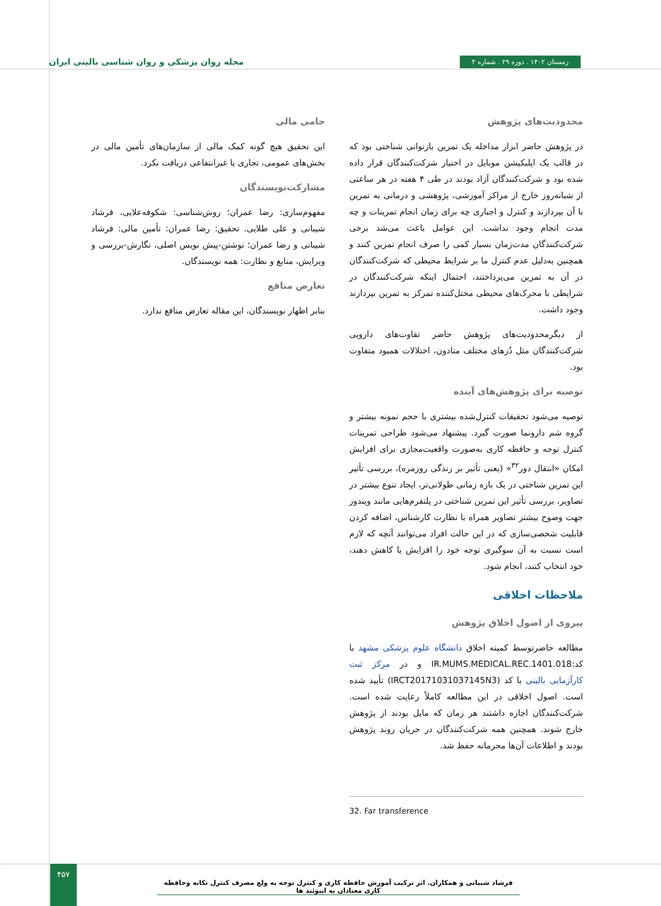زمستان ۱۴۰۲ . دوره ۲۹ . شماره ۴ مجله روان پزشکی و روان شناسی بالینی ایران
محدودیت‌های پژوهش
در پژوهش حاضر ابزار مداخله یک تمرین بازتوانی شناختی بود که در قالب یک اپلیکیشن موبایل در اختیار شرکت‌کنندگان قرار داده شده بود و شرکت‌کنندگان آزاد بودند در طی ۴ هفته در هر ساعتی از شبانه‌روز خارج از مراکز آموزشی، پژوهشی و درمانی به تمرین با آن بپردازند و کنترل و اجباری چه برای زمان انجام تمرینات و چه مدت انجام وجود نداشت. این عوامل باعث می‌شد برخی شرکت‌کنندگان مدت‌زمان بسیار کمی را صرف انجام تمرین کنند و همچنین به‌دلیل عدم کنترل ما بر شرایط محیطی که شرکت‌کنندگان در آن به تمرین می‌پرداختند، احتمال اینکه شرکت‌کنندگان در شرایطی با محرک‌های محیطی مختل‌کننده تمرکز به تمرین بپردازند وجود داشت.
از دیگرمحدودیت‌های پژوهش حاضر تفاوت‌های دارویی شرکت‌کنندگان مثل دُزهای مختلف متادون، اختلالات همبود متفاوت بود.
توصیه برای پژوهش‌های آینده
توصیه می‌شود تحقیقات کنترل‌شده بیشتری با حجم نمونه بیشتر و گروه شم دارونما صورت گیرد. پیشنهاد می‌شود طراحی تمرینات کنترل توجه و حافظه کاری به‌صورت واقعیت‌مجازی برای افزایش امکان «انتقال دور<sup>۳۲</sup>» (یعنی تأثیر بر زندگی روزمره)، بررسی تأثیر این تمرین شناختی در یک بازه زمانی طولانی‌تر، ایجاد تنوع بیشتر در تصاویر، بررسی تأثیر این تمرین شناختی در پلتفرم‌هایی مانند ویندوز جهت وضوح بیشتر تصاویر همراه با نظارت کارشناس، اضافه کردن قابلیت شخصی‌سازی که در این حالت افراد می‌توانند آنچه که لازم است نسبت به آن سوگیری توجه خود را افزایش یا کاهش دهند، خود انتخاب کنند، انجام شود.
ملاحظات اخلاقی
پیروی از اصول اخلاق پژوهش
مطالعه حاضرتوسط کمیته اخلاق دانشگاه علوم پزشکی مشهد با کد:IR.MUMS.MEDICAL.REC.1401.018 و در مرکز ثبت کارآزمایی بالینی با کد (IRCT20171031037145N3) تأیید شده است. اصول اخلاقی در این مطالعه کاملاً رعایت شده است. شرکت‌کنندگان اجازه داشتند هر زمان که مایل بودند از پژوهش خارج شوند. همچنین همه شرکت‌کنندگان در جریان روند پژوهش بودند و اطلاعات آن‌ها محرمانه حفظ شد.
32. Far transference
حامی مالی
این تحقیق هیچ گونه کمک مالی از سازمان‌های تأمین مالی در بخش‌های عمومی، تجاری یا غیرانتفاعی دریافت نکرد.
مشارکت‌نویسندگان
مفهوم‌سازی: رضا عمران؛ روش‌شناسی: شکوفه‌علایی، فرشاد شیبانی و علی طلایی. تحقیق: رضا عمران: تأمین مالی: فرشاد شیبانی و رضا عمران؛ نوشتن-پیش نویس اصلی، نگارش-بررسی و ویرایش، منابع و نظارت: همه نویسندگان.
تعارض منافع
بنابر اظهار نویسندگان، این مقاله تعارض منافع ندارد.
۴۵۷
فرشاد شیبانی و همکاران. اثر ترکیب آموزش حافظه کاری و کنترل توجه به ولع مصرف کنترل تکانه وحافظه کاری معتادان به اپیوئید ها